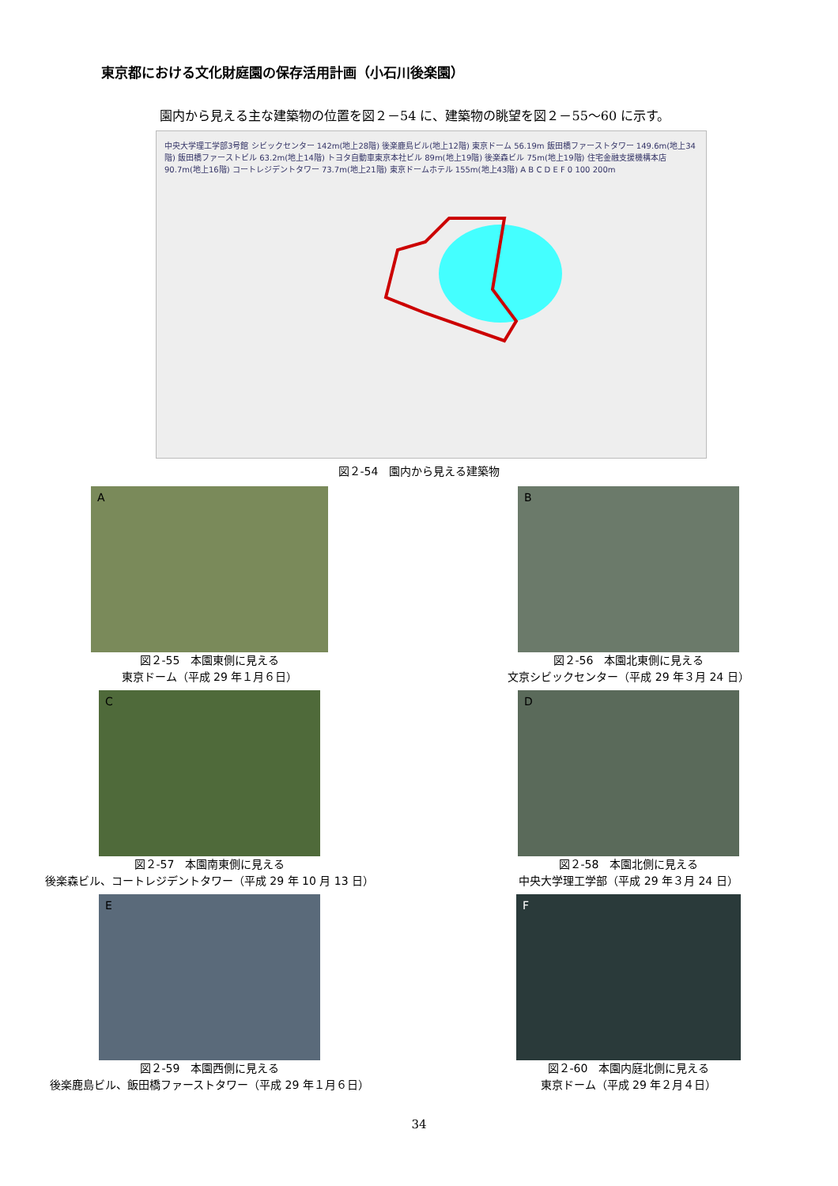東京都における文化財庭園の保存活用計画（小石川後楽園）
園内から見える主な建築物の位置を図２－54 に、建築物の眺望を図２－55～60 に示す。
中央大学理工学部3号館 シビックセンター 142m(地上28階) 後楽鹿島ビル(地上12階) 東京ドーム 56.19m 飯田橋ファーストタワー 149.6m(地上34階) 飯田橋ファーストビル 63.2m(地上14階) トヨタ自動車東京本社ビル 89m(地上19階) 後楽森ビル 75m(地上19階) 住宅金融支援機構本店 90.7m(地上16階) コートレジデントタワー 73.7m(地上21階) 東京ドームホテル 155m(地上43階) A B C D E F 0 100 200m
図２-54　園内から見える建築物
A
図２-55　本園東側に見える
東京ドーム（平成 29 年１月６日）
B
図２-56　本園北東側に見える
文京シビックセンター（平成 29 年３月 24 日）
C
図２-57　本園南東側に見える
後楽森ビル、コートレジデントタワー（平成 29 年 10 月 13 日）
D
図２-58　本園北側に見える
中央大学理工学部（平成 29 年３月 24 日）
E
図２-59　本園西側に見える
後楽鹿島ビル、飯田橋ファーストタワー（平成 29 年１月６日）
F
図２-60　本園内庭北側に見える
東京ドーム（平成 29 年２月４日）
34